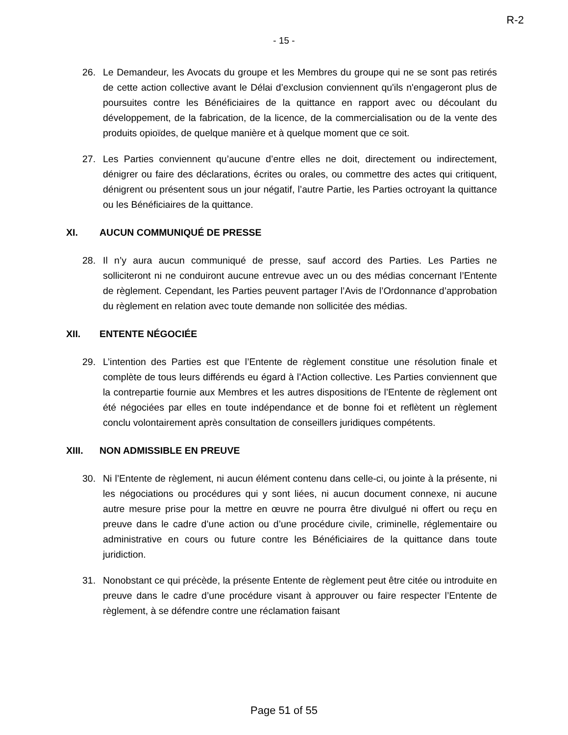R-2
- 15 -
26. Le Demandeur, les Avocats du groupe et les Membres du groupe qui ne se sont pas retirés de cette action collective avant le Délai d’exclusion conviennent qu'ils n'engageront plus de poursuites contre les Bénéficiaires de la quittance en rapport avec ou découlant du développement, de la fabrication, de la licence, de la commercialisation ou de la vente des produits opioïdes, de quelque manière et à quelque moment que ce soit.
27. Les Parties conviennent qu’aucune d’entre elles ne doit, directement ou indirectement, dénigrer ou faire des déclarations, écrites ou orales, ou commettre des actes qui critiquent, dénigrent ou présentent sous un jour négatif, l’autre Partie, les Parties octroyant la quittance ou les Bénéficiaires de la quittance.
XI. AUCUN COMMUNIQUÉ DE PRESSE
28. Il n’y aura aucun communiqué de presse, sauf accord des Parties. Les Parties ne solliciteront ni ne conduiront aucune entrevue avec un ou des médias concernant l’Entente de règlement. Cependant, les Parties peuvent partager l’Avis de l’Ordonnance d’approbation du règlement en relation avec toute demande non sollicitée des médias.
XII. ENTENTE NÉGOCIÉE
29. L’intention des Parties est que l’Entente de règlement constitue une résolution finale et complète de tous leurs différends eu égard à l’Action collective. Les Parties conviennent que la contrepartie fournie aux Membres et les autres dispositions de l’Entente de règlement ont été négociées par elles en toute indépendance et de bonne foi et reflètent un règlement conclu volontairement après consultation de conseillers juridiques compétents.
XIII. NON ADMISSIBLE EN PREUVE
30. Ni l’Entente de règlement, ni aucun élément contenu dans celle-ci, ou jointe à la présente, ni les négociations ou procédures qui y sont liées, ni aucun document connexe, ni aucune autre mesure prise pour la mettre en œuvre ne pourra être divulgué ni offert ou reçu en preuve dans le cadre d’une action ou d’une procédure civile, criminelle, réglementaire ou administrative en cours ou future contre les Bénéficiaires de la quittance dans toute juridiction.
31. Nonobstant ce qui précède, la présente Entente de règlement peut être citée ou introduite en preuve dans le cadre d’une procédure visant à approuver ou faire respecter l’Entente de règlement, à se défendre contre une réclamation faisant
Page 51 of 55